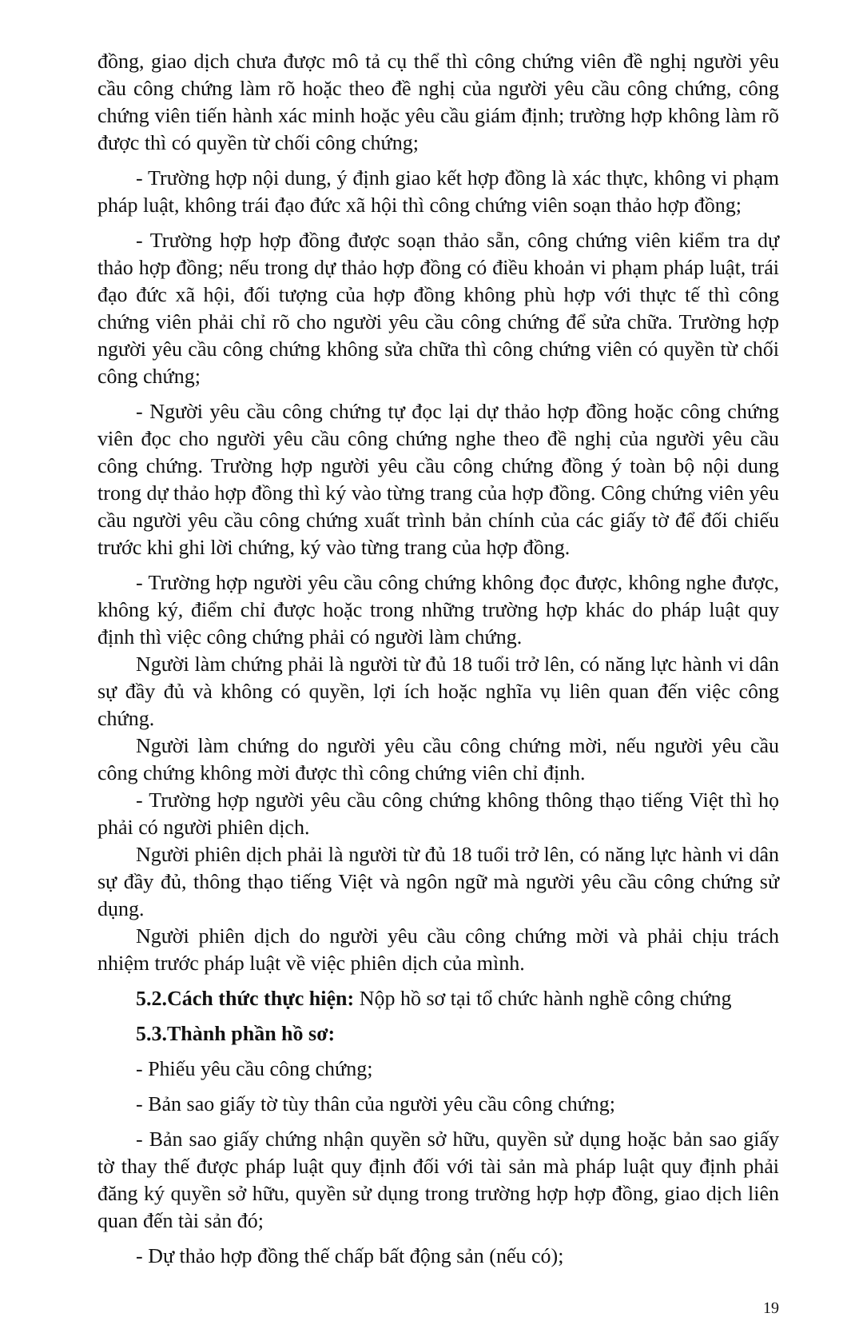đồng, giao dịch chưa được mô tả cụ thể thì công chứng viên đề nghị người yêu cầu công chứng làm rõ hoặc theo đề nghị của người yêu cầu công chứng, công chứng viên tiến hành xác minh hoặc yêu cầu giám định; trường hợp không làm rõ được thì có quyền từ chối công chứng;
- Trường hợp nội dung, ý định giao kết hợp đồng là xác thực, không vi phạm pháp luật, không trái đạo đức xã hội thì công chứng viên soạn thảo hợp đồng;
- Trường hợp hợp đồng được soạn thảo sẵn, công chứng viên kiểm tra dự thảo hợp đồng; nếu trong dự thảo hợp đồng có điều khoản vi phạm pháp luật, trái đạo đức xã hội, đối tượng của hợp đồng không phù hợp với thực tế thì công chứng viên phải chỉ rõ cho người yêu cầu công chứng để sửa chữa. Trường hợp người yêu cầu công chứng không sửa chữa thì công chứng viên có quyền từ chối công chứng;
- Người yêu cầu công chứng tự đọc lại dự thảo hợp đồng hoặc công chứng viên đọc cho người yêu cầu công chứng nghe theo đề nghị của người yêu cầu công chứng. Trường hợp người yêu cầu công chứng đồng ý toàn bộ nội dung trong dự thảo hợp đồng thì ký vào từng trang của hợp đồng. Công chứng viên yêu cầu người yêu cầu công chứng xuất trình bản chính của các giấy tờ để đối chiếu trước khi ghi lời chứng, ký vào từng trang của hợp đồng.
- Trường hợp người yêu cầu công chứng không đọc được, không nghe được, không ký, điểm chỉ được hoặc trong những trường hợp khác do pháp luật quy định thì việc công chứng phải có người làm chứng.
Người làm chứng phải là người từ đủ 18 tuổi trở lên, có năng lực hành vi dân sự đầy đủ và không có quyền, lợi ích hoặc nghĩa vụ liên quan đến việc công chứng.
Người làm chứng do người yêu cầu công chứng mời, nếu người yêu cầu công chứng không mời được thì công chứng viên chỉ định.
- Trường hợp người yêu cầu công chứng không thông thạo tiếng Việt thì họ phải có người phiên dịch.
Người phiên dịch phải là người từ đủ 18 tuổi trở lên, có năng lực hành vi dân sự đầy đủ, thông thạo tiếng Việt và ngôn ngữ mà người yêu cầu công chứng sử dụng.
Người phiên dịch do người yêu cầu công chứng mời và phải chịu trách nhiệm trước pháp luật về việc phiên dịch của mình.
5.2.Cách thức thực hiện: Nộp hồ sơ tại tổ chức hành nghề công chứng
5.3.Thành phần hồ sơ:
- Phiếu yêu cầu công chứng;
- Bản sao giấy tờ tùy thân của người yêu cầu công chứng;
- Bản sao giấy chứng nhận quyền sở hữu, quyền sử dụng hoặc bản sao giấy tờ thay thế được pháp luật quy định đối với tài sản mà pháp luật quy định phải đăng ký quyền sở hữu, quyền sử dụng trong trường hợp hợp đồng, giao dịch liên quan đến tài sản đó;
- Dự thảo hợp đồng thế chấp bất động sản (nếu có);
19